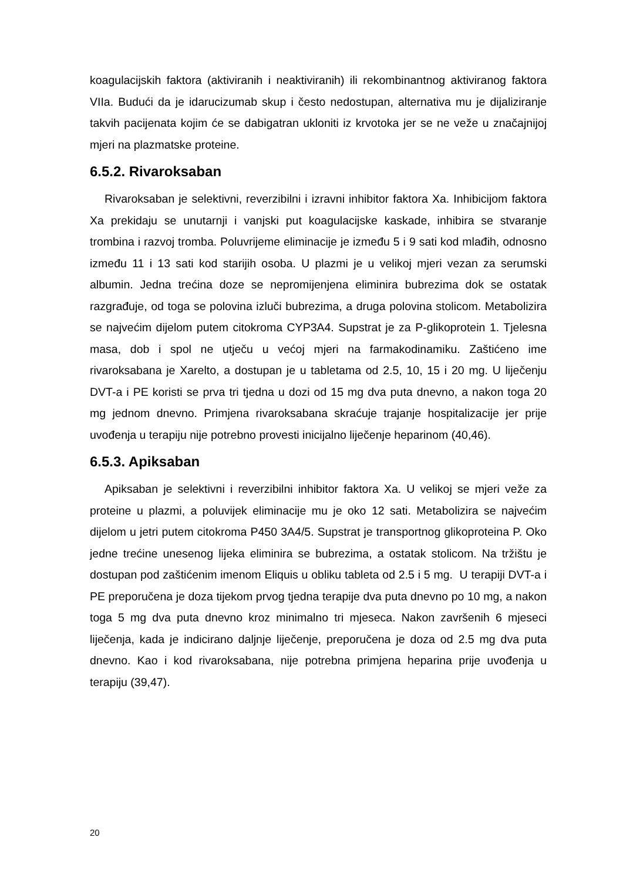koagulacijskih faktora (aktiviranih i neaktiviranih) ili rekombinantnog aktiviranog faktora VIIa. Budući da je idarucizumab skup i često nedostupan, alternativa mu je dijaliziranje takvih pacijenata kojim će se dabigatran ukloniti iz krvotoka jer se ne veže u značajnijoj mjeri na plazmatske proteine.
6.5.2. Rivaroksaban
Rivaroksaban je selektivni, reverzibilni i izravni inhibitor faktora Xa. Inhibicijom faktora Xa prekidaju se unutarnji i vanjski put koagulacijske kaskade, inhibira se stvaranje trombina i razvoj tromba. Poluvrijeme eliminacije je između 5 i 9 sati kod mlađih, odnosno između 11 i 13 sati kod starijih osoba. U plazmi je u velikoj mjeri vezan za serumski albumin. Jedna trećina doze se nepromijenjena eliminira bubrezima dok se ostatak razgrađuje, od toga se polovina izluči bubrezima, a druga polovina stolicom. Metabolizira se najvećim dijelom putem citokroma CYP3A4. Supstrat je za P-glikoprotein 1. Tjelesna masa, dob i spol ne utječu u većoj mjeri na farmakodinamiku. Zaštićeno ime rivaroksabana je Xarelto, a dostupan je u tabletama od 2.5, 10, 15 i 20 mg. U liječenju DVT-a i PE koristi se prva tri tjedna u dozi od 15 mg dva puta dnevno, a nakon toga 20 mg jednom dnevno. Primjena rivaroksabana skraćuje trajanje hospitalizacije jer prije uvođenja u terapiju nije potrebno provesti inicijalno liječenje heparinom (40,46).
6.5.3. Apiksaban
Apiksaban je selektivni i reverzibilni inhibitor faktora Xa. U velikoj se mjeri veže za proteine u plazmi, a poluvijek eliminacije mu je oko 12 sati. Metabolizira se najvećim dijelom u jetri putem citokroma P450 3A4/5. Supstrat je transportnog glikoproteina P. Oko jedne trećine unesenog lijeka eliminira se bubrezima, a ostatak stolicom. Na tržištu je dostupan pod zaštićenim imenom Eliquis u obliku tableta od 2.5 i 5 mg. U terapiji DVT-a i PE preporučena je doza tijekom prvog tjedna terapije dva puta dnevno po 10 mg, a nakon toga 5 mg dva puta dnevno kroz minimalno tri mjeseca. Nakon završenih 6 mjeseci liječenja, kada je indicirano daljnje liječenje, preporučena je doza od 2.5 mg dva puta dnevno. Kao i kod rivaroksabana, nije potrebna primjena heparina prije uvođenja u terapiju (39,47).
20